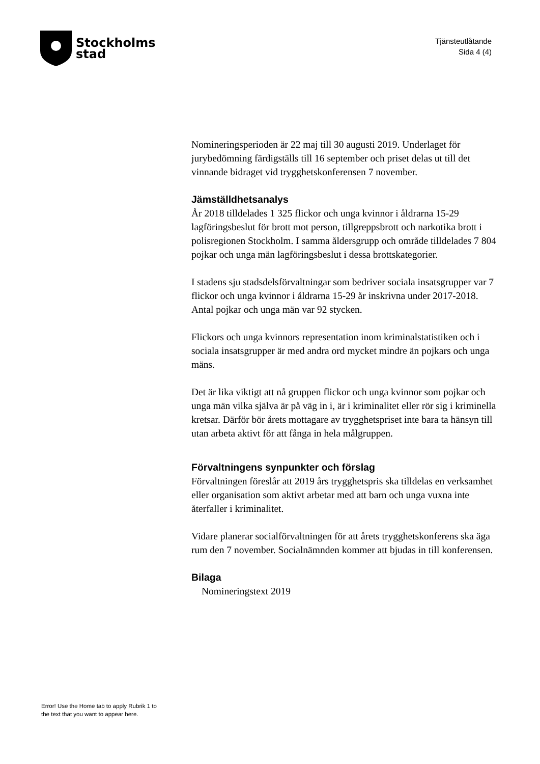Stockholms
stad
Tjänsteutlåtande
Sida 4 (4)
Nomineringsperioden är 22 maj till 30 augusti 2019. Underlaget för jurybedömning färdigställs till 16 september och priset delas ut till det vinnande bidraget vid trygghetskonferensen 7 november.
Jämställdhetsanalys
År 2018 tilldelades 1 325 flickor och unga kvinnor i åldrarna 15-29 lagföringsbeslut för brott mot person, tillgreppsbrott och narkotika brott i polisregionen Stockholm. I samma åldersgrupp och område tilldelades 7 804 pojkar och unga män lagföringsbeslut i dessa brottskategorier.
I stadens sju stadsdelsförvaltningar som bedriver sociala insatsgrupper var 7 flickor och unga kvinnor i åldrarna 15-29 år inskrivna under 2017-2018. Antal pojkar och unga män var 92 stycken.
Flickors och unga kvinnors representation inom kriminalstatistiken och i sociala insatsgrupper är med andra ord mycket mindre än pojkars och unga mäns.
Det är lika viktigt att nå gruppen flickor och unga kvinnor som pojkar och unga män vilka själva är på väg in i, är i kriminalitet eller rör sig i kriminella kretsar. Därför bör årets mottagare av trygghetspriset inte bara ta hänsyn till utan arbeta aktivt för att fånga in hela målgruppen.
Förvaltningens synpunkter och förslag
Förvaltningen föreslår att 2019 års trygghetspris ska tilldelas en verksamhet eller organisation som aktivt arbetar med att barn och unga vuxna inte återfaller i kriminalitet.
Vidare planerar socialförvaltningen för att årets trygghetskonferens ska äga rum den 7 november. Socialnämnden kommer att bjudas in till konferensen.
Bilaga
Nomineringstext 2019
Error! Use the Home tab to apply Rubrik 1 to
the text that you want to appear here.